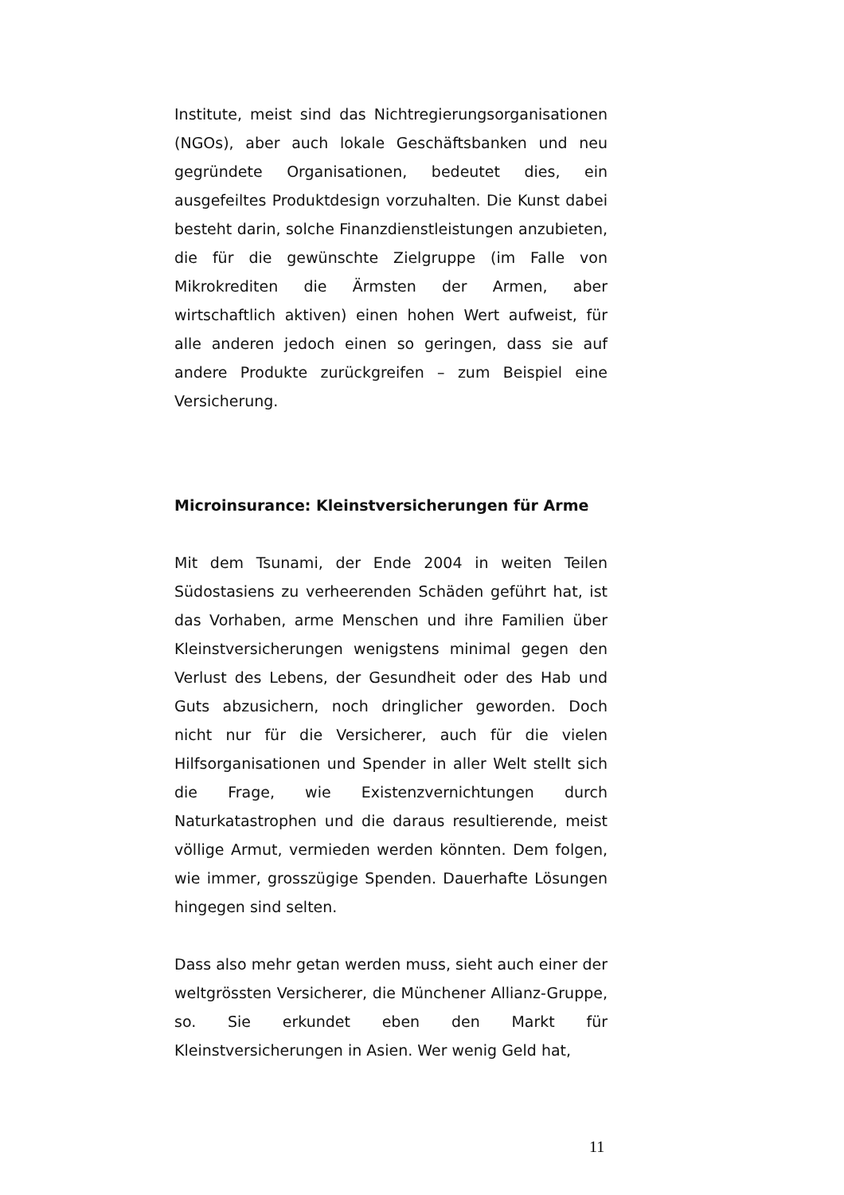Institute, meist sind das Nichtregierungsorgani­sationen (NGOs), aber auch lokale Geschäftsbanken und neu gegründete Organisationen, bedeutet dies, ein ausgefeiltes Produktdesign vorzuhalten. Die Kunst dabei besteht darin, solche Finanzdienstleistungen anzubieten, die für die gewünschte Zielgruppe (im Falle von Mikrokrediten die Ärmsten der Armen, aber wirtschaftlich aktiven) einen hohen Wert aufweist, für alle anderen jedoch einen so geringen, dass sie auf andere Produkte zurückgreifen – zum Beispiel eine Versicherung.
Microinsurance: Kleinstversicherungen für Arme
Mit dem Tsunami, der Ende 2004 in weiten Teilen Südostasiens zu verheerenden Schäden geführt hat, ist das Vorhaben, arme Menschen und ihre Familien über Kleinstversicherungen wenigstens minimal gegen den Verlust des Lebens, der Gesundheit oder des Hab und Guts abzusichern, noch dringlicher geworden. Doch nicht nur für die Versicherer, auch für die vielen Hilfsorganisationen und Spender in aller Welt stellt sich die Frage, wie Existenzvernichtungen durch Naturkatastrophen und die daraus resultierende, meist völlige Armut, vermieden werden könnten. Dem folgen, wie immer, grosszügige Spenden. Dauerhafte Lösungen hingegen sind selten.
Dass also mehr getan werden muss, sieht auch einer der weltgrössten Versicherer, die Münchener Allianz-Gruppe, so. Sie erkundet eben den Markt für Kleinstversicherungen in Asien. Wer wenig Geld hat,
11